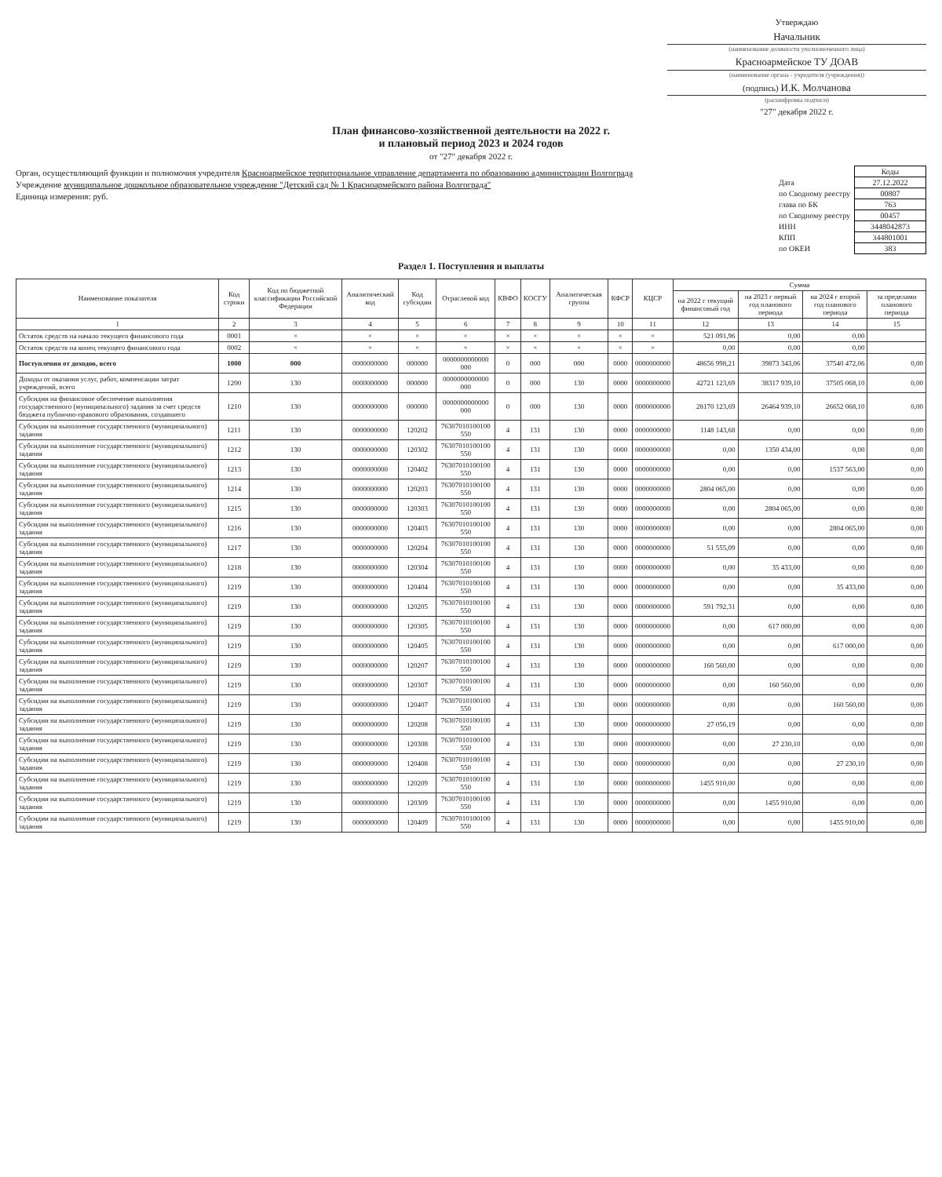Утверждаю
Начальник
(наименование должности уполномоченного лица)
Красноармейское ТУ ДОАВ
(наименование органа - учредителя (учреждения))
(подпись) И.К. Молчанова
(расшифровка подписи)
"27" декабря 2022 г.
План финансово-хозяйственной деятельности на 2022 г.
и плановый период 2023 и 2024 годов
от "27" декабря 2022 г.
Орган, осуществляющий функции и полномочия учредителя Красноармейское территориальное управление департамента по образованию администрации Волгограда
Учреждение муниципальное дошкольное образовательное учреждение "Детский сад № 1 Красноармейского района Волгограда"
Единица измерения: руб.
| | Коды |
| Дата | 27.12.2022 |
| по Сводному реестру | 00807 |
| глава по БК | 763 |
| по Сводному реестру | 00457 |
| ИНН | 3448042873 |
| КПП | 344801001 |
| по ОКЕИ | 383 |
Раздел 1. Поступления и выплаты
| Наименование показателя | Код строки | Код по бюджетной классификации Российской Федерации | Аналитический код | Код субсидии | Отраслевой код | КВФО | КОСГУ | Аналитическая группа | КФСР | КЦСР | Сумма | | | |
| --- | --- | --- | --- | --- | --- | --- | --- | --- | --- | --- | --- | --- | --- | --- |
| | | | | | | | | | | | на 2022 г текущий финансовый год | на 2023 г первый год планового периода | на 2024 г второй год планового периода | за пределами планового периода |
| 1 | 2 | 3 | 4 | 5 | 6 | 7 | 8 | 9 | 10 | 11 | 12 | 13 | 14 | 15 |
| Остаток средств на начало текущего финансового года | 0001 | × | × | × | × | × | × | × | × | × | 521 091,96 | 0,00 | 0,00 | |
| Остаток средств на конец текущего финансового года | 0002 | × | × | × | × | × | × | × | × | × | 0,00 | 0,00 | 0,00 | |
| Поступления от доходов, всего | 1000 | 000 | 0000000000 | 000000 | 0000000000000 000 | 0 | 000 | 000 | 0000 | 0000000000 | 48656 998,21 | 39873 343,06 | 37540 472,06 | 0,00 |
| Доходы от оказания услуг, работ, компенсации затрат учреждений, всего | 1200 | 130 | 0000000000 | 000000 | 0000000000000 000 | 0 | 000 | 130 | 0000 | 0000000000 | 42721 123,69 | 38317 939,10 | 37505 068,10 | 0,00 |
| Субсидии на финансовое обеспечение выполнения государственного (муниципального) задания за счет средств бюджета публично-правового образования, создавшего | 1210 | 130 | 0000000000 | 000000 | 0000000000000 000 | 0 | 000 | 130 | 0000 | 0000000000 | 28170 123,69 | 26464 939,10 | 26652 068,10 | 0,00 |
| Субсидии на выполнение государственного (муниципального) задания | 1211 | 130 | 0000000000 | 120202 | 76307010100100 550 | 4 | 131 | 130 | 0000 | 0000000000 | 1148 143,68 | 0,00 | 0,00 | 0,00 |
| Субсидии на выполнение государственного (муниципального) задания | 1212 | 130 | 0000000000 | 120302 | 76307010100100 550 | 4 | 131 | 130 | 0000 | 0000000000 | 0,00 | 1350 434,00 | 0,00 | 0,00 |
| Субсидии на выполнение государственного (муниципального) задания | 1213 | 130 | 0000000000 | 120402 | 76307010100100 550 | 4 | 131 | 130 | 0000 | 0000000000 | 0,00 | 0,00 | 1537 563,00 | 0,00 |
| Субсидии на выполнение государственного (муниципального) задания | 1214 | 130 | 0000000000 | 120203 | 76307010100100 550 | 4 | 131 | 130 | 0000 | 0000000000 | 2804 065,00 | 0,00 | 0,00 | 0,00 |
| Субсидии на выполнение государственного (муниципального) задания | 1215 | 130 | 0000000000 | 120303 | 76307010100100 550 | 4 | 131 | 130 | 0000 | 0000000000 | 0,00 | 2804 065,00 | 0,00 | 0,00 |
| Субсидии на выполнение государственного (муниципального) задания | 1216 | 130 | 0000000000 | 120403 | 76307010100100 550 | 4 | 131 | 130 | 0000 | 0000000000 | 0,00 | 0,00 | 2804 065,00 | 0,00 |
| Субсидии на выполнение государственного (муниципального) задания | 1217 | 130 | 0000000000 | 120204 | 76307010100100 550 | 4 | 131 | 130 | 0000 | 0000000000 | 51 555,09 | 0,00 | 0,00 | 0,00 |
| Субсидии на выполнение государственного (муниципального) задания | 1218 | 130 | 0000000000 | 120304 | 76307010100100 550 | 4 | 131 | 130 | 0000 | 0000000000 | 0,00 | 35 433,00 | 0,00 | 0,00 |
| Субсидии на выполнение государственного (муниципального) задания | 1219 | 130 | 0000000000 | 120404 | 76307010100100 550 | 4 | 131 | 130 | 0000 | 0000000000 | 0,00 | 0,00 | 35 433,00 | 0,00 |
| Субсидии на выполнение государственного (муниципального) задания | 1219 | 130 | 0000000000 | 120205 | 76307010100100 550 | 4 | 131 | 130 | 0000 | 0000000000 | 591 792,31 | 0,00 | 0,00 | 0,00 |
| Субсидии на выполнение государственного (муниципального) задания | 1219 | 130 | 0000000000 | 120305 | 76307010100100 550 | 4 | 131 | 130 | 0000 | 0000000000 | 0,00 | 617 000,00 | 0,00 | 0,00 |
| Субсидии на выполнение государственного (муниципального) задания | 1219 | 130 | 0000000000 | 120405 | 76307010100100 550 | 4 | 131 | 130 | 0000 | 0000000000 | 0,00 | 0,00 | 617 000,00 | 0,00 |
| Субсидии на выполнение государственного (муниципального) задания | 1219 | 130 | 0000000000 | 120207 | 76307010100100 550 | 4 | 131 | 130 | 0000 | 0000000000 | 160 560,00 | 0,00 | 0,00 | 0,00 |
| Субсидии на выполнение государственного (муниципального) задания | 1219 | 130 | 0000000000 | 120307 | 76307010100100 550 | 4 | 131 | 130 | 0000 | 0000000000 | 0,00 | 160 560,00 | 0,00 | 0,00 |
| Субсидии на выполнение государственного (муниципального) задания | 1219 | 130 | 0000000000 | 120407 | 76307010100100 550 | 4 | 131 | 130 | 0000 | 0000000000 | 0,00 | 0,00 | 160 560,00 | 0,00 |
| Субсидии на выполнение государственного (муниципального) задания | 1219 | 130 | 0000000000 | 120208 | 76307010100100 550 | 4 | 131 | 130 | 0000 | 0000000000 | 27 056,19 | 0,00 | 0,00 | 0,00 |
| Субсидии на выполнение государственного (муниципального) задания | 1219 | 130 | 0000000000 | 120308 | 76307010100100 550 | 4 | 131 | 130 | 0000 | 0000000000 | 0,00 | 27 230,10 | 0,00 | 0,00 |
| Субсидии на выполнение государственного (муниципального) задания | 1219 | 130 | 0000000000 | 120408 | 76307010100100 550 | 4 | 131 | 130 | 0000 | 0000000000 | 0,00 | 0,00 | 27 230,10 | 0,00 |
| Субсидии на выполнение государственного (муниципального) задания | 1219 | 130 | 0000000000 | 120209 | 76307010100100 550 | 4 | 131 | 130 | 0000 | 0000000000 | 1455 910,00 | 0,00 | 0,00 | 0,00 |
| Субсидии на выполнение государственного (муниципального) задания | 1219 | 130 | 0000000000 | 120309 | 76307010100100 550 | 4 | 131 | 130 | 0000 | 0000000000 | 0,00 | 1455 910,00 | 0,00 | 0,00 |
| Субсидии на выполнение государственного (муниципального) задания | 1219 | 130 | 0000000000 | 120409 | 76307010100100 550 | 4 | 131 | 130 | 0000 | 0000000000 | 0,00 | 0,00 | 1455 910,00 | 0,00 |